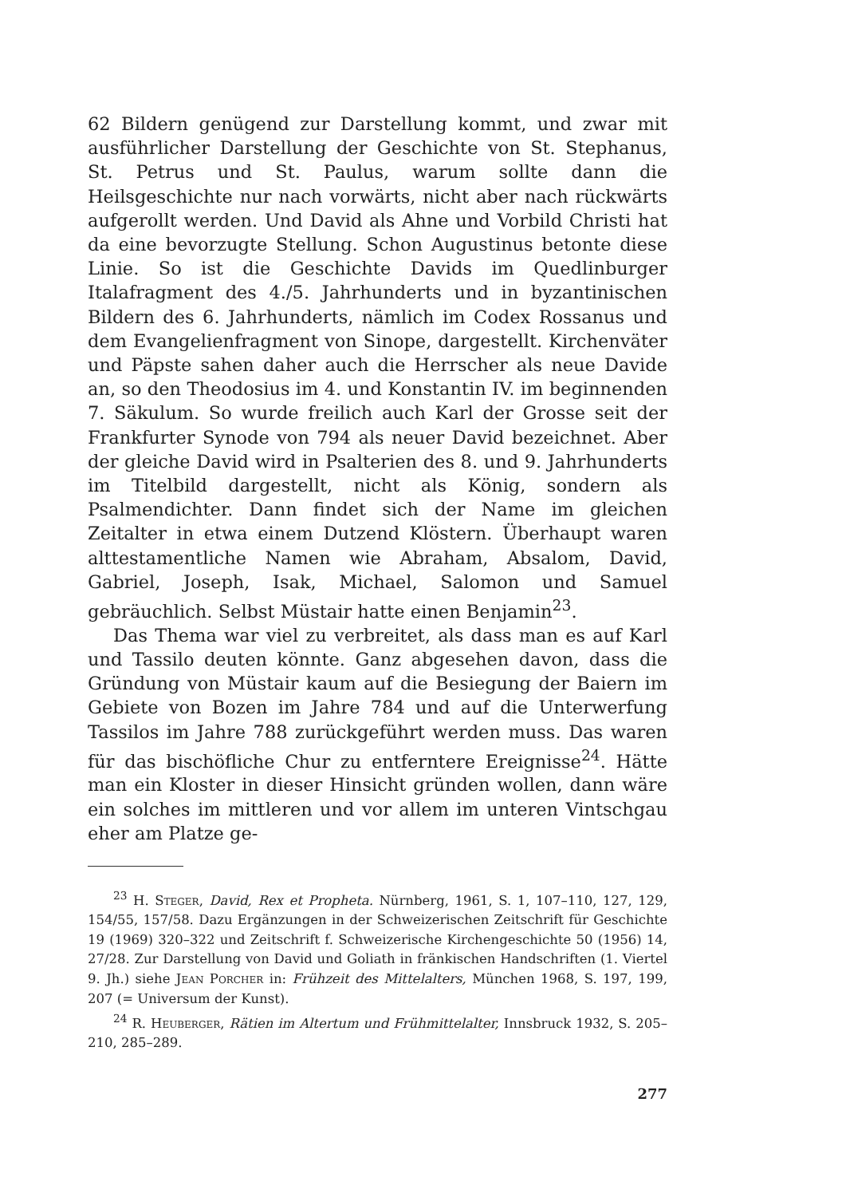62 Bildern genügend zur Darstellung kommt, und zwar mit ausführlicher Darstellung der Geschichte von St. Stephanus, St. Petrus und St. Paulus, warum sollte dann die Heilsgeschichte nur nach vorwärts, nicht aber nach rückwärts aufgerollt werden. Und David als Ahne und Vorbild Christi hat da eine bevorzugte Stellung. Schon Augustinus betonte diese Linie. So ist die Geschichte Davids im Quedlinburger Italafragment des 4./5. Jahrhunderts und in byzantinischen Bildern des 6. Jahrhunderts, nämlich im Codex Rossanus und dem Evangelienfragment von Sinope, dargestellt. Kirchenväter und Päpste sahen daher auch die Herrscher als neue Davide an, so den Theodosius im 4. und Konstantin IV. im beginnenden 7. Säkulum. So wurde freilich auch Karl der Grosse seit der Frankfurter Synode von 794 als neuer David bezeichnet. Aber der gleiche David wird in Psalterien des 8. und 9. Jahrhunderts im Titelbild dargestellt, nicht als König, sondern als Psalmendichter. Dann findet sich der Name im gleichen Zeitalter in etwa einem Dutzend Klöstern. Überhaupt waren alttestamentliche Namen wie Abraham, Absalom, David, Gabriel, Joseph, Isak, Michael, Salomon und Samuel gebräuchlich. Selbst Müstair hatte einen Benjamin<sup>23</sup>.
Das Thema war viel zu verbreitet, als dass man es auf Karl und Tassilo deuten könnte. Ganz abgesehen davon, dass die Gründung von Müstair kaum auf die Besiegung der Baiern im Gebiete von Bozen im Jahre 784 und auf die Unterwerfung Tassilos im Jahre 788 zurückgeführt werden muss. Das waren für das bischöfliche Chur zu entferntere Ereignisse<sup>24</sup>. Hätte man ein Kloster in dieser Hinsicht gründen wollen, dann wäre ein solches im mittleren und vor allem im unteren Vintschgau eher am Platze ge-
<sup>23</sup> H. Steger, David, Rex et Propheta. Nürnberg, 1961, S. 1, 107–110, 127, 129, 154/55, 157/58. Dazu Ergänzungen in der Schweizerischen Zeitschrift für Geschichte 19 (1969) 320–322 und Zeitschrift f. Schweizerische Kirchengeschichte 50 (1956) 14, 27/28. Zur Darstellung von David und Goliath in fränkischen Handschriften (1. Viertel 9. Jh.) siehe Jean Porcher in: Frühzeit des Mittelalters, München 1968, S. 197, 199, 207 (= Universum der Kunst).
<sup>24</sup> R. Heuberger, Rätien im Altertum und Frühmittelalter, Innsbruck 1932, S. 205–210, 285–289.
277